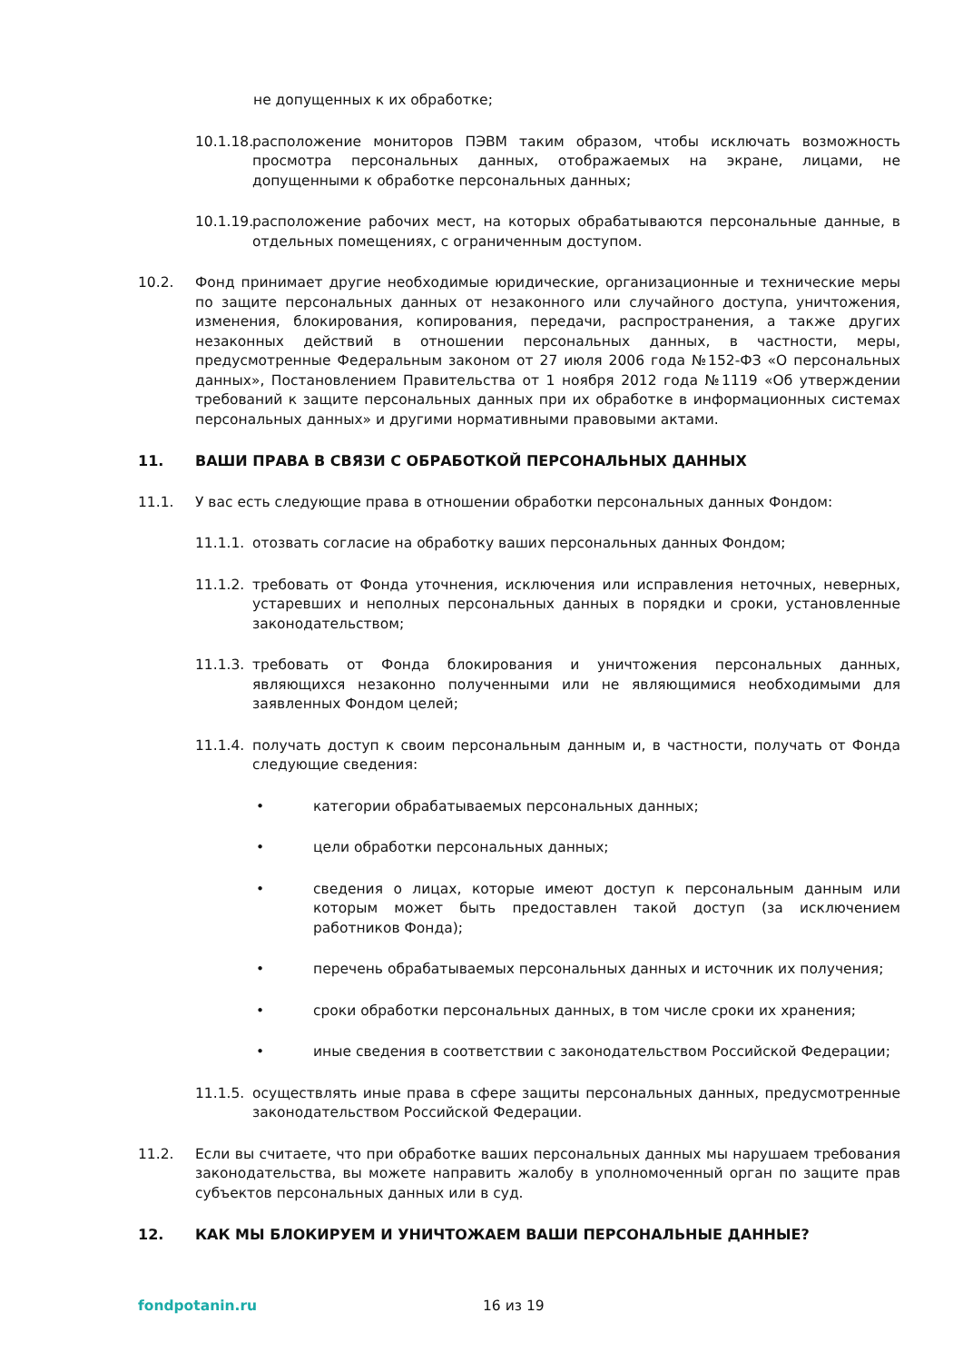не допущенных к их обработке;
10.1.18.
расположение мониторов ПЭВМ таким образом, чтобы исключать возможность просмотра персональных данных, отображаемых на экране, лицами, не допущенными к обработке персональных данных;
10.1.19.
расположение рабочих мест, на которых обрабатываются персональные данные, в отдельных помещениях, с ограниченным доступом.
10.2. Фонд принимает другие необходимые юридические, организационные и технические меры по защите персональных данных от незаконного или случайного доступа, уничтожения, изменения, блокирования, копирования, передачи, распространения, а также других незаконных действий в отношении персональных данных, в частности, меры, предусмотренные Федеральным законом от 27 июля 2006 года №152-ФЗ «О персональных данных», Постановлением Правительства от 1 ноября 2012 года №1119 «Об утверждении требований к защите персональных данных при их обработке в информационных системах персональных данных» и другими нормативными правовыми актами.
11. ВАШИ ПРАВА В СВЯЗИ С ОБРАБОТКОЙ ПЕРСОНАЛЬНЫХ ДАННЫХ
11.1. У вас есть следующие права в отношении обработки персональных данных Фондом:
11.1.1.
отозвать согласие на обработку ваших персональных данных Фондом;
11.1.2.
требовать от Фонда уточнения, исключения или исправления неточных, неверных, устаревших и неполных персональных данных в порядки и сроки, установленные законодательством;
11.1.3.
требовать от Фонда блокирования и уничтожения персональных данных, являющихся незаконно полученными или не являющимися необходимыми для заявленных Фондом целей;
11.1.4.
получать доступ к своим персональным данным и, в частности, получать от Фонда следующие сведения:
• категории обрабатываемых персональных данных;
• цели обработки персональных данных;
• сведения о лицах, которые имеют доступ к персональным данным или которым может быть предоставлен такой доступ (за исключением работников Фонда);
• перечень обрабатываемых персональных данных и источник их получения;
• сроки обработки персональных данных, в том числе сроки их хранения;
• иные сведения в соответствии с законодательством Российской Федерации;
11.1.5.
осуществлять иные права в сфере защиты персональных данных, предусмотренные законодательством Российской Федерации.
11.2. Если вы считаете, что при обработке ваших персональных данных мы нарушаем требования законодательства, вы можете направить жалобу в уполномоченный орган по защите прав субъектов персональных данных или в суд.
12. КАК МЫ БЛОКИРУЕМ И УНИЧТОЖАЕМ ВАШИ ПЕРСОНАЛЬНЫЕ ДАННЫЕ?
fondpotanin.ru 16 из 19